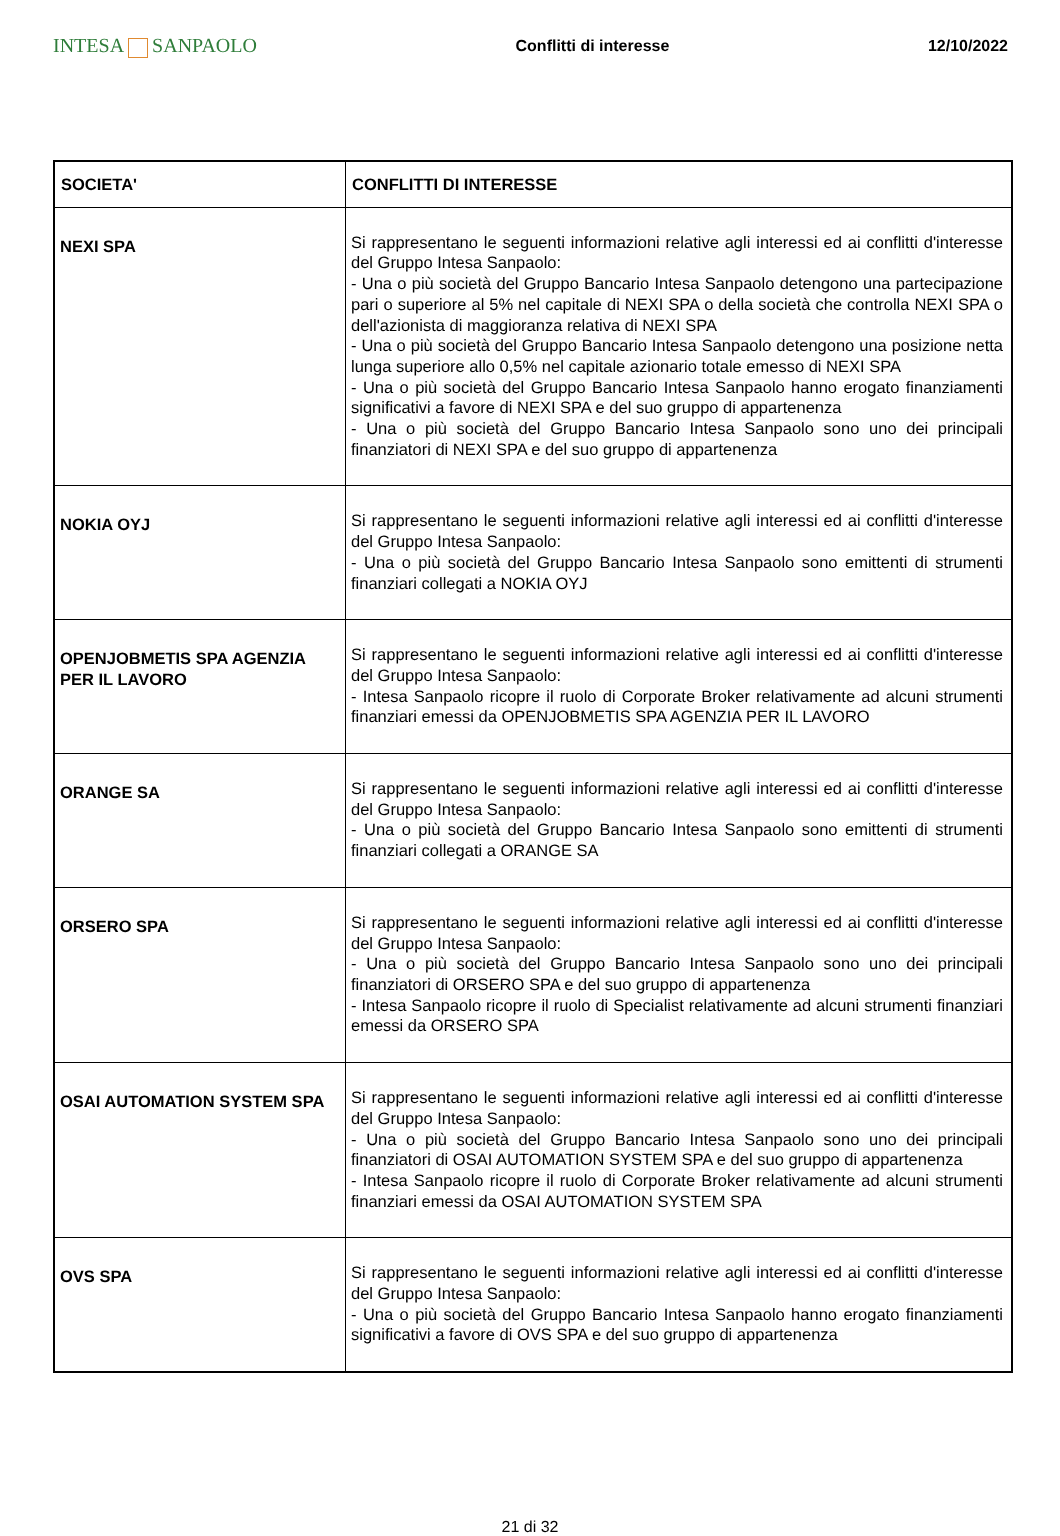INTESA SANPAOLO
Conflitti di interesse 12/10/2022
| SOCIETA' | CONFLITTI DI INTERESSE |
| --- | --- |
| NEXI SPA | Si rappresentano le seguenti informazioni relative agli interessi ed ai conflitti d'interesse del Gruppo Intesa Sanpaolo: - Una o più società del Gruppo Bancario Intesa Sanpaolo detengono una partecipazione pari o superiore al 5% nel capitale di NEXI SPA o della società che controlla NEXI SPA o dell'azionista di maggioranza relativa di NEXI SPA - Una o più società del Gruppo Bancario Intesa Sanpaolo detengono una posizione netta lunga superiore allo 0,5% nel capitale azionario totale emesso di NEXI SPA - Una o più società del Gruppo Bancario Intesa Sanpaolo hanno erogato finanziamenti significativi a favore di NEXI SPA e del suo gruppo di appartenenza - Una o più società del Gruppo Bancario Intesa Sanpaolo sono uno dei principali finanziatori di NEXI SPA e del suo gruppo di appartenenza |
| NOKIA OYJ | Si rappresentano le seguenti informazioni relative agli interessi ed ai conflitti d'interesse del Gruppo Intesa Sanpaolo: - Una o più società del Gruppo Bancario Intesa Sanpaolo sono emittenti di strumenti finanziari collegati a NOKIA OYJ |
| OPENJOBMETIS SPA AGENZIA PER IL LAVORO | Si rappresentano le seguenti informazioni relative agli interessi ed ai conflitti d'interesse del Gruppo Intesa Sanpaolo: - Intesa Sanpaolo ricopre il ruolo di Corporate Broker relativamente ad alcuni strumenti finanziari emessi da OPENJOBMETIS SPA AGENZIA PER IL LAVORO |
| ORANGE SA | Si rappresentano le seguenti informazioni relative agli interessi ed ai conflitti d'interesse del Gruppo Intesa Sanpaolo: - Una o più società del Gruppo Bancario Intesa Sanpaolo sono emittenti di strumenti finanziari collegati a ORANGE SA |
| ORSERO SPA | Si rappresentano le seguenti informazioni relative agli interessi ed ai conflitti d'interesse del Gruppo Intesa Sanpaolo: - Una o più società del Gruppo Bancario Intesa Sanpaolo sono uno dei principali finanziatori di ORSERO SPA e del suo gruppo di appartenenza - Intesa Sanpaolo ricopre il ruolo di Specialist relativamente ad alcuni strumenti finanziari emessi da ORSERO SPA |
| OSAI AUTOMATION SYSTEM SPA | Si rappresentano le seguenti informazioni relative agli interessi ed ai conflitti d'interesse del Gruppo Intesa Sanpaolo: - Una o più società del Gruppo Bancario Intesa Sanpaolo sono uno dei principali finanziatori di OSAI AUTOMATION SYSTEM SPA e del suo gruppo di appartenenza - Intesa Sanpaolo ricopre il ruolo di Corporate Broker relativamente ad alcuni strumenti finanziari emessi da OSAI AUTOMATION SYSTEM SPA |
| OVS SPA | Si rappresentano le seguenti informazioni relative agli interessi ed ai conflitti d'interesse del Gruppo Intesa Sanpaolo: - Una o più società del Gruppo Bancario Intesa Sanpaolo hanno erogato finanziamenti significativi a favore di OVS SPA e del suo gruppo di appartenenza |
21 di 32